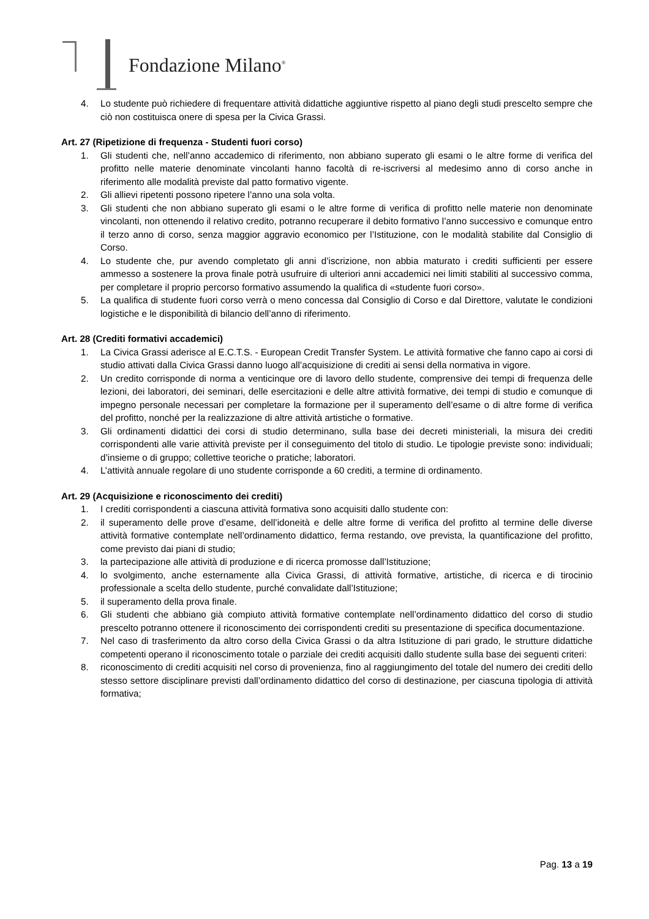Fondazione Milano<sup>®</sup>
4. Lo studente può richiedere di frequentare attività didattiche aggiuntive rispetto al piano degli studi prescelto sempre che ciò non costituisca onere di spesa per la Civica Grassi.
Art. 27 (Ripetizione di frequenza - Studenti fuori corso)
1. Gli studenti che, nell’anno accademico di riferimento, non abbiano superato gli esami o le altre forme di verifica del profitto nelle materie denominate vincolanti hanno facoltà di re-iscriversi al medesimo anno di corso anche in riferimento alle modalità previste dal patto formativo vigente.
2. Gli allievi ripetenti possono ripetere l’anno una sola volta.
3. Gli studenti che non abbiano superato gli esami o le altre forme di verifica di profitto nelle materie non denominate vincolanti, non ottenendo il relativo credito, potranno recuperare il debito formativo l’anno successivo e comunque entro il terzo anno di corso, senza maggior aggravio economico per l’Istituzione, con le modalità stabilite dal Consiglio di Corso.
4. Lo studente che, pur avendo completato gli anni d’iscrizione, non abbia maturato i crediti sufficienti per essere ammesso a sostenere la prova finale potrà usufruire di ulteriori anni accademici nei limiti stabiliti al successivo comma, per completare il proprio percorso formativo assumendo la qualifica di «studente fuori corso».
5. La qualifica di studente fuori corso verrà o meno concessa dal Consiglio di Corso e dal Direttore, valutate le condizioni logistiche e le disponibilità di bilancio dell’anno di riferimento.
Art. 28 (Crediti formativi accademici)
1. La Civica Grassi aderisce al E.C.T.S. - European Credit Transfer System. Le attività formative che fanno capo ai corsi di studio attivati dalla Civica Grassi danno luogo all’acquisizione di crediti ai sensi della normativa in vigore.
2. Un credito corrisponde di norma a venticinque ore di lavoro dello studente, comprensive dei tempi di frequenza delle lezioni, dei laboratori, dei seminari, delle esercitazioni e delle altre attività formative, dei tempi di studio e comunque di impegno personale necessari per completare la formazione per il superamento dell’esame o di altre forme di verifica del profitto, nonché per la realizzazione di altre attività artistiche o formative.
3. Gli ordinamenti didattici dei corsi di studio determinano, sulla base dei decreti ministeriali, la misura dei crediti corrispondenti alle varie attività previste per il conseguimento del titolo di studio. Le tipologie previste sono: individuali; d’insieme o di gruppo; collettive teoriche o pratiche; laboratori.
4. L’attività annuale regolare di uno studente corrisponde a 60 crediti, a termine di ordinamento.
Art. 29 (Acquisizione e riconoscimento dei crediti)
1. I crediti corrispondenti a ciascuna attività formativa sono acquisiti dallo studente con:
2. il superamento delle prove d’esame, dell’idoneità e delle altre forme di verifica del profitto al termine delle diverse attività formative contemplate nell’ordinamento didattico, ferma restando, ove prevista, la quantificazione del profitto, come previsto dai piani di studio;
3. la partecipazione alle attività di produzione e di ricerca promosse dall’Istituzione;
4. lo svolgimento, anche esternamente alla Civica Grassi, di attività formative, artistiche, di ricerca e di tirocinio professionale a scelta dello studente, purché convalidate dall’Istituzione;
5. il superamento della prova finale.
6. Gli studenti che abbiano già compiuto attività formative contemplate nell’ordinamento didattico del corso di studio prescelto potranno ottenere il riconoscimento dei corrispondenti crediti su presentazione di specifica documentazione.
7. Nel caso di trasferimento da altro corso della Civica Grassi o da altra Istituzione di pari grado, le strutture didattiche competenti operano il riconoscimento totale o parziale dei crediti acquisiti dallo studente sulla base dei seguenti criteri:
8. riconoscimento di crediti acquisiti nel corso di provenienza, fino al raggiungimento del totale del numero dei crediti dello stesso settore disciplinare previsti dall’ordinamento didattico del corso di destinazione, per ciascuna tipologia di attività formativa;
Pag. 13 a 19